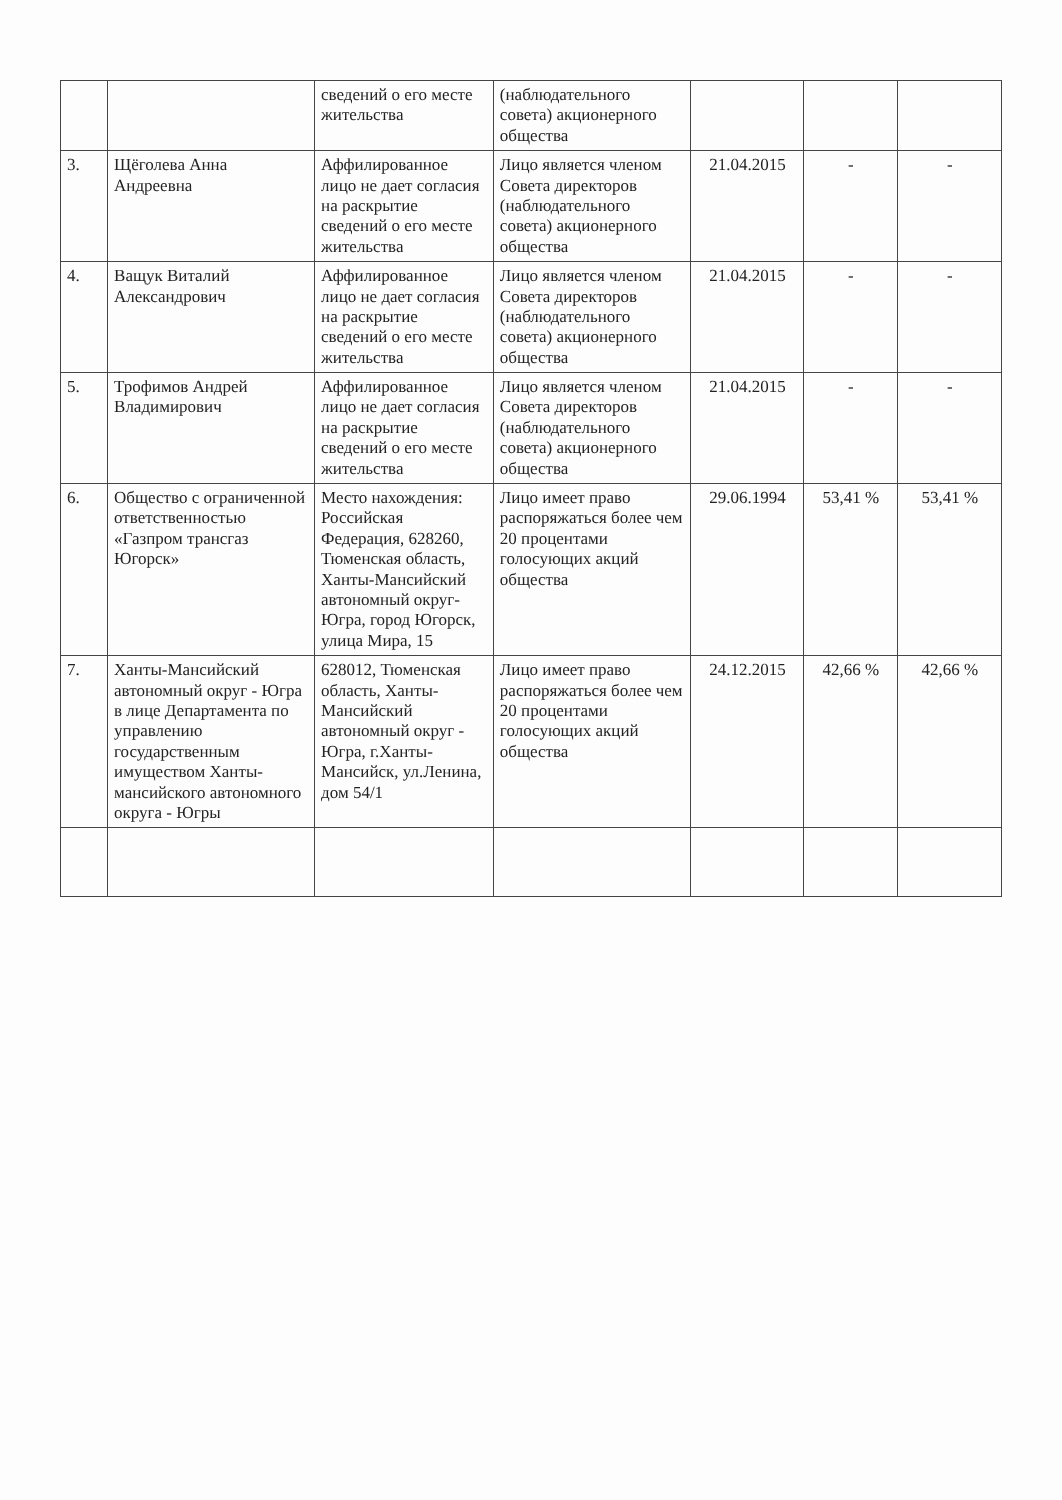| | | сведений о его месте жительства | (наблюдательного совета) акционерного общества | | | |
| 3. | Щёголева Анна Андреевна | Аффилированное лицо не дает согласия на раскрытие сведений о его месте жительства | Лицо является членом Совета директоров (наблюдательного совета) акционерного общества | 21.04.2015 | - | - |
| 4. | Ващук Виталий Александрович | Аффилированное лицо не дает согласия на раскрытие сведений о его месте жительства | Лицо является членом Совета директоров (наблюдательного совета) акционерного общества | 21.04.2015 | - | - |
| 5. | Трофимов Андрей Владимирович | Аффилированное лицо не дает согласия на раскрытие сведений о его месте жительства | Лицо является членом Совета директоров (наблюдательного совета) акционерного общества | 21.04.2015 | - | - |
| 6. | Общество с ограниченной ответственностью «Газпром трансгаз Югорск» | Место нахождения: Российская Федерация, 628260, Тюменская область, Ханты-Мансийский автономный округ-Югра, город Югорск, улица Мира, 15 | Лицо имеет право распоряжаться более чем 20 процентами голосующих акций общества | 29.06.1994 | 53,41 % | 53,41 % |
| 7. | Ханты-Мансийский автономный округ - Югра в лице Департамента по управлению государственным имуществом Ханты-мансийского автономного округа - Югры | 628012, Тюменская область, Ханты-Мансийский автономный округ - Югра, г.Ханты-Мансийск, ул.Ленина, дом 54/1 | Лицо имеет право распоряжаться более чем 20 процентами голосующих акций общества | 24.12.2015 | 42,66 % | 42,66 % |